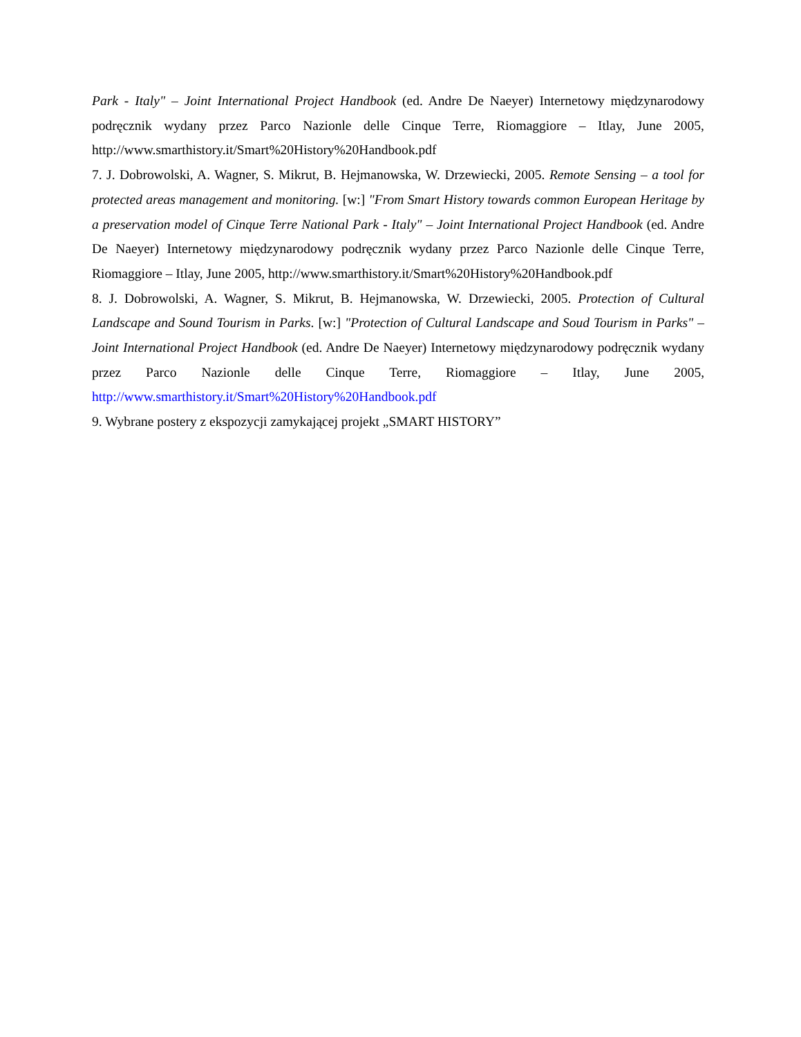Park - Italy" – Joint International Project Handbook (ed. Andre De Naeyer) Internetowy międzynarodowy podręcznik wydany przez Parco Nazionle delle Cinque Terre, Riomaggiore – Itlay, June 2005, http://www.smarthistory.it/Smart%20History%20Handbook.pdf
7. J. Dobrowolski, A. Wagner, S. Mikrut, B. Hejmanowska, W. Drzewiecki, 2005. Remote Sensing – a tool for protected areas management and monitoring. [w:] "From Smart History towards common European Heritage by a preservation model of Cinque Terre National Park - Italy" – Joint International Project Handbook (ed. Andre De Naeyer) Internetowy międzynarodowy podręcznik wydany przez Parco Nazionle delle Cinque Terre, Riomaggiore – Itlay, June 2005, http://www.smarthistory.it/Smart%20History%20Handbook.pdf
8. J. Dobrowolski, A. Wagner, S. Mikrut, B. Hejmanowska, W. Drzewiecki, 2005. Protection of Cultural Landscape and Sound Tourism in Parks. [w:] "Protection of Cultural Landscape and Soud Tourism in Parks" – Joint International Project Handbook (ed. Andre De Naeyer) Internetowy międzynarodowy podręcznik wydany przez Parco Nazionle delle Cinque Terre, Riomaggiore – Itlay, June 2005, http://www.smarthistory.it/Smart%20History%20Handbook.pdf
9. Wybrane postery z ekspozycji zamykającej projekt „SMART HISTORY”